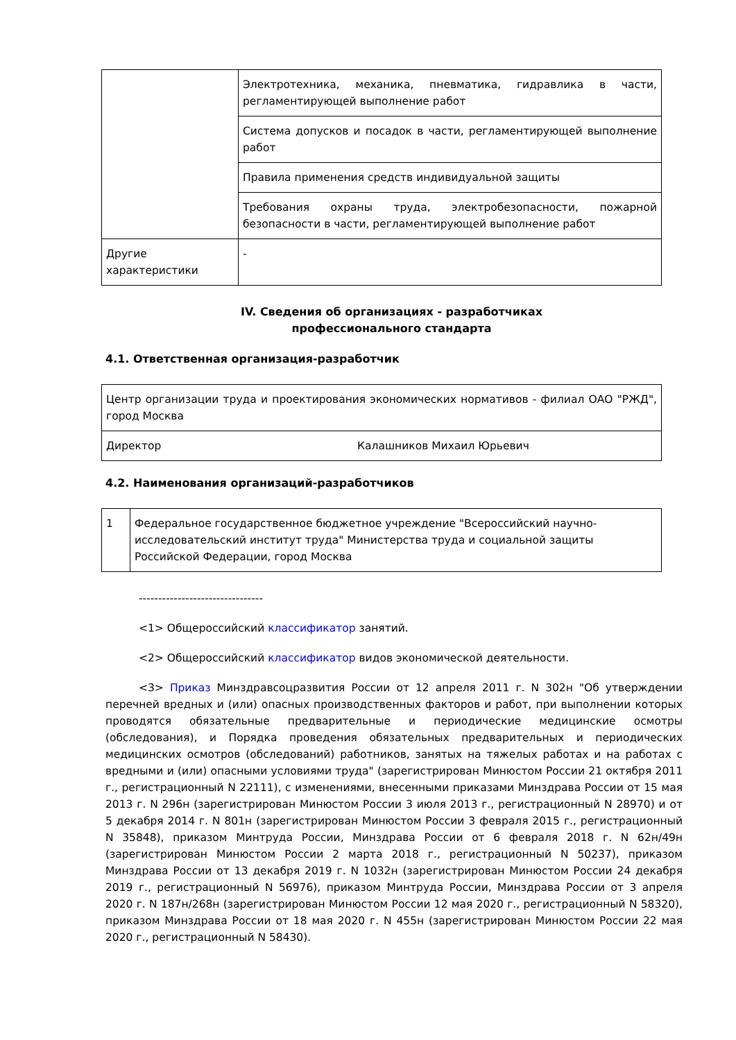| | Электротехника, механика, пневматика, гидравлика в части, регламентирующей выполнение работ |
| | Система допусков и посадок в части, регламентирующей выполнение работ |
| | Правила применения средств индивидуальной защиты |
| | Требования охраны труда, электробезопасности, пожарной безопасности в части, регламентирующей выполнение работ |
| Другие характеристики | - |
IV. Сведения об организациях - разработчиках
профессионального стандарта
4.1. Ответственная организация-разработчик
| Центр организации труда и проектирования экономических нормативов - филиал ОАО "РЖД", город Москва | |
| Директор | Калашников Михаил Юрьевич |
4.2. Наименования организаций-разработчиков
| 1 | Федеральное государственное бюджетное учреждение "Всероссийский научно- исследовательский институт труда" Министерства труда и социальной защиты Российской Федерации, город Москва |
--------------------------------
<1> Общероссийский классификатор занятий.
<2> Общероссийский классификатор видов экономической деятельности.
<3> Приказ Минздравсоцразвития России от 12 апреля 2011 г. N 302н "Об утверждении перечней вредных и (или) опасных производственных факторов и работ, при выполнении которых проводятся обязательные предварительные и периодические медицинские осмотры (обследования), и Порядка проведения обязательных предварительных и периодических медицинских осмотров (обследований) работников, занятых на тяжелых работах и на работах с вредными и (или) опасными условиями труда" (зарегистрирован Минюстом России 21 октября 2011 г., регистрационный N 22111), с изменениями, внесенными приказами Минздрава России от 15 мая 2013 г. N 296н (зарегистрирован Минюстом России 3 июля 2013 г., регистрационный N 28970) и от 5 декабря 2014 г. N 801н (зарегистрирован Минюстом России 3 февраля 2015 г., регистрационный N 35848), приказом Минтруда России, Минздрава России от 6 февраля 2018 г. N 62н/49н (зарегистрирован Минюстом России 2 марта 2018 г., регистрационный N 50237), приказом Минздрава России от 13 декабря 2019 г. N 1032н (зарегистрирован Минюстом России 24 декабря 2019 г., регистрационный N 56976), приказом Минтруда России, Минздрава России от 3 апреля 2020 г. N 187н/268н (зарегистрирован Минюстом России 12 мая 2020 г., регистрационный N 58320), приказом Минздрава России от 18 мая 2020 г. N 455н (зарегистрирован Минюстом России 22 мая 2020 г., регистрационный N 58430).